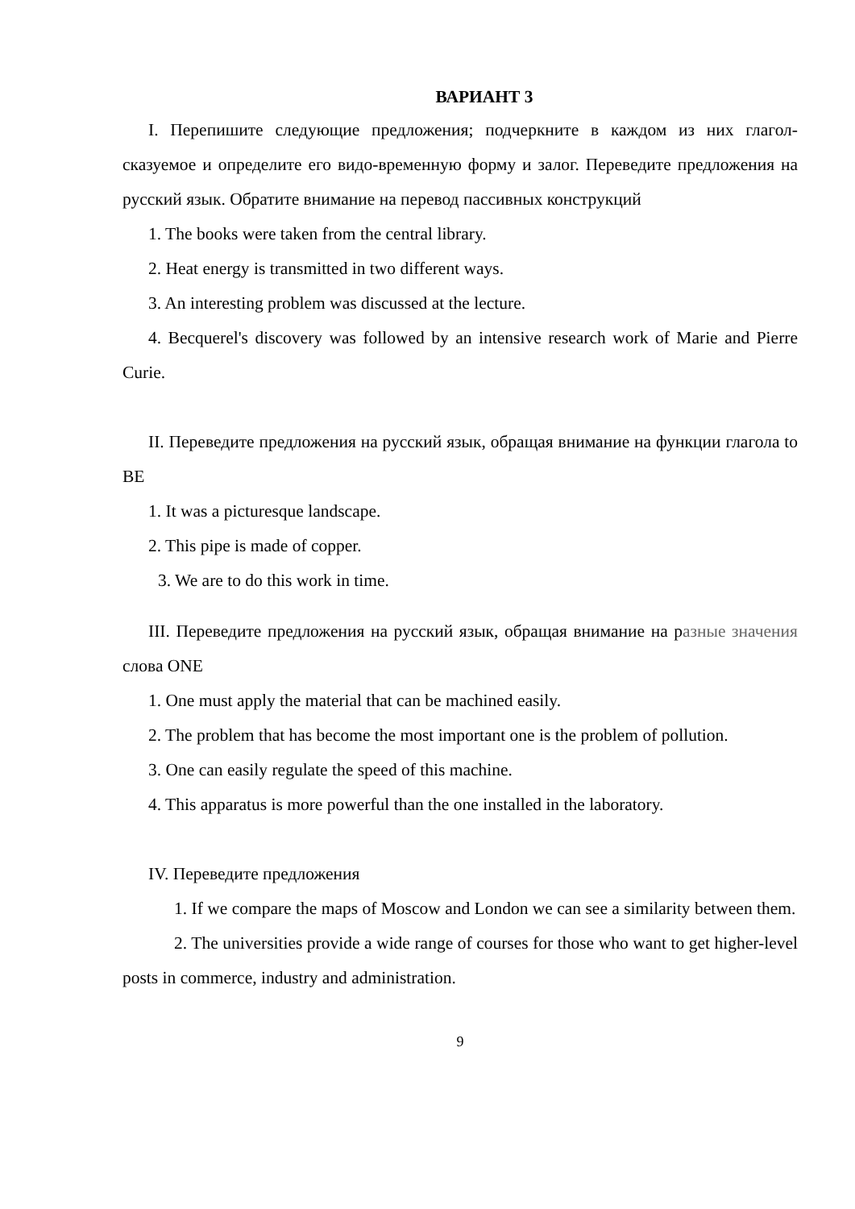ВАРИАНТ 3
I. Перепишите следующие предложения; подчеркните в каждом из них глагол-сказуемое и определите его видо-временную форму и залог. Переведите предложения на русский язык. Обратите внимание на перевод пассивных конструкций
1. The books were taken from the central library.
2. Heat energy is transmitted in two different ways.
3. An interesting problem was discussed at the lecture.
4. Becquerel's discovery was followed by an intensive research work of Marie and Pierre Curie.
II. Переведите предложения на русский язык, обращая внимание на функции глагола to BE
1. It was a picturesque landscape.
2. This pipe is made of copper.
3. We are to do this work in time.
III. Переведите предложения на русский язык, обращая внимание на разные значения слова ONE
1. One must apply the material that can be machined easily.
2. The problem that has become the most important one is the problem of pollution.
3. One can easily regulate the speed of this machine.
4. This apparatus is more powerful than the one installed in the laboratory.
IV. Переведите предложения
1. If we compare the maps of Moscow and London we can see a similarity between them.
2. The universities provide a wide range of courses for those who want to get higher-level posts in commerce, industry and administration.
9